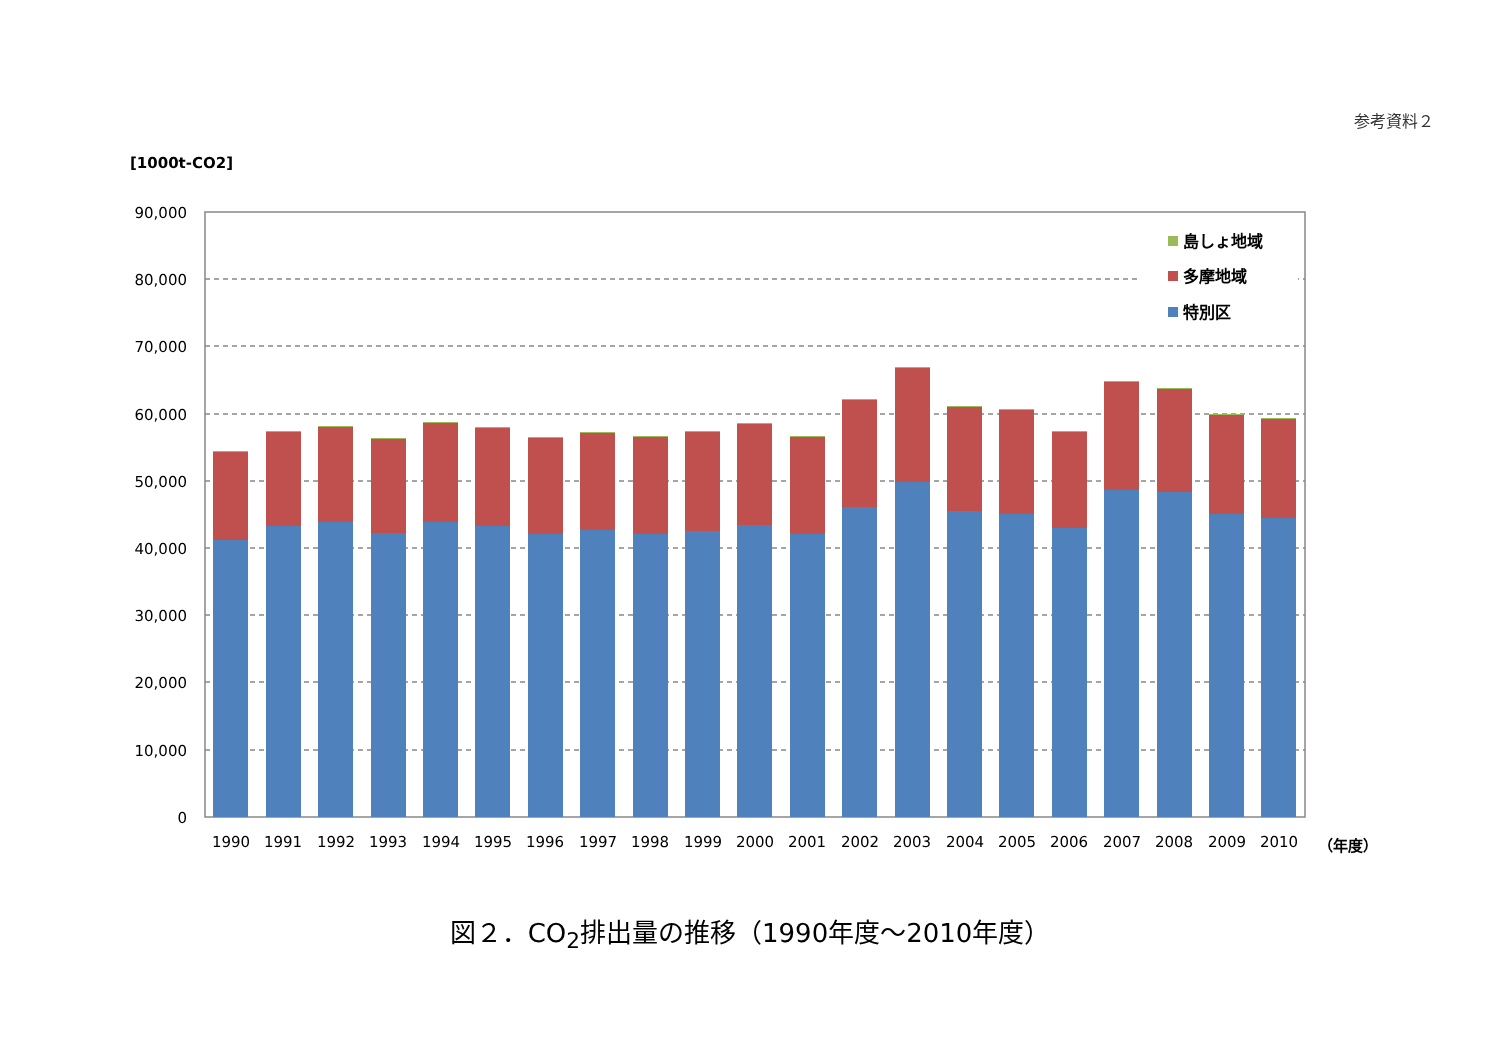参考資料２
[1000t-CO2]
90,000
80,000
70,000
60,000
50,000
40,000
30,000
20,000
10,000
0
1990
1991
1992
1993
1994
1995
1996
1997
1998
1999
2000
2001
2002
2003
2004
2005
2006
2007
2008
2009
2010
（年度）
島しょ地域
多摩地域
特別区
図２．CO<sub>2</sub>排出量の推移（1990年度～2010年度）